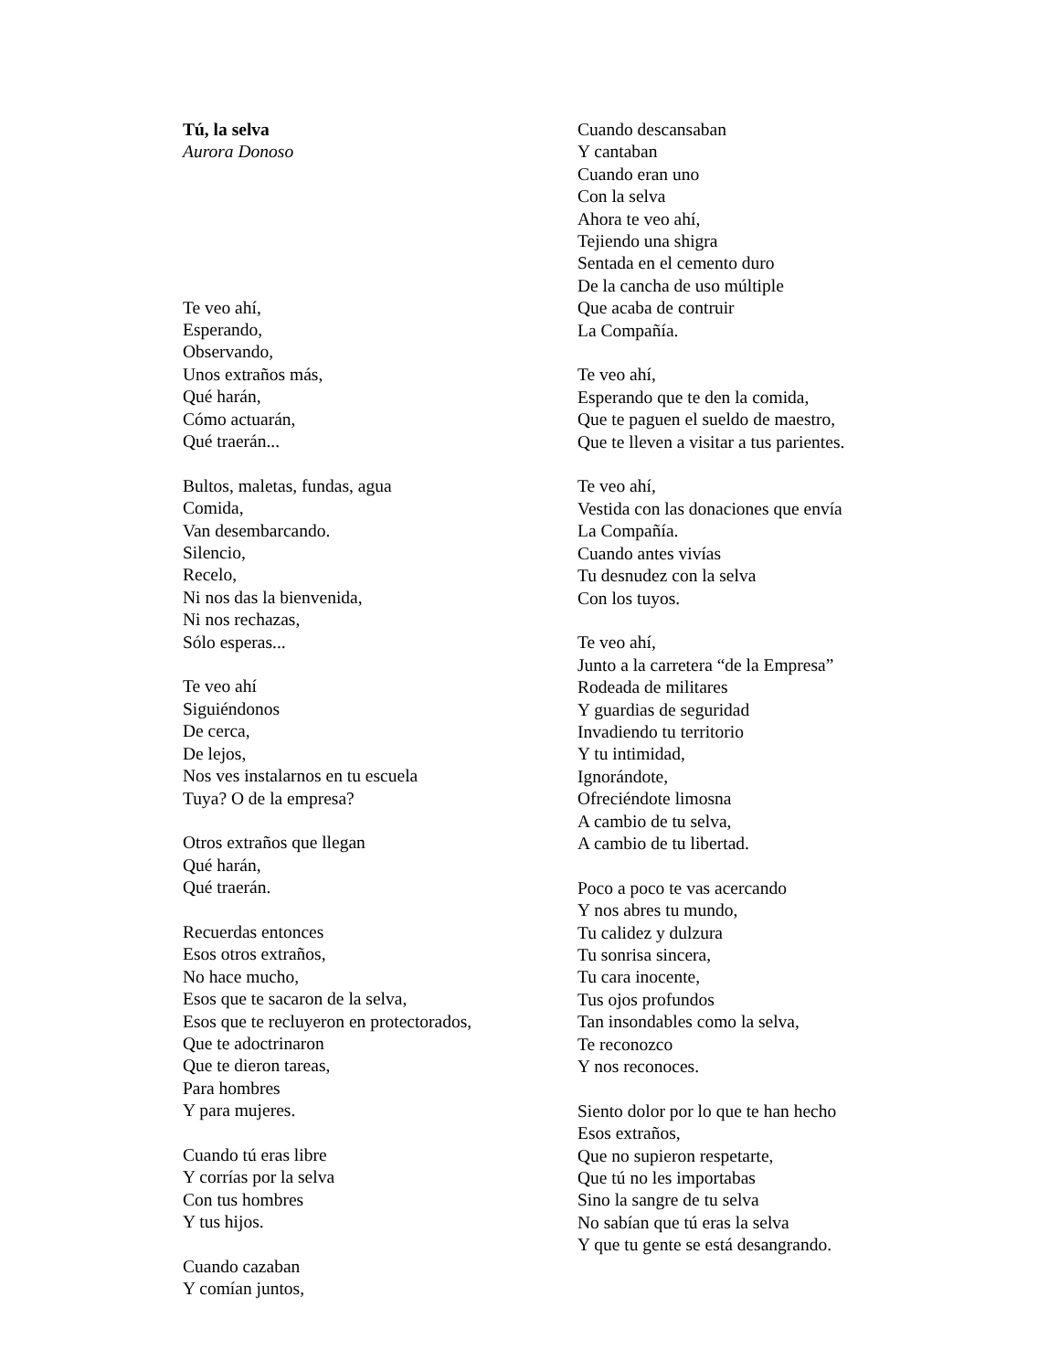Tú, la selva
Aurora Donoso
Te veo ahí,
Esperando,
Observando,
Unos extraños más,
Qué harán,
Cómo actuarán,
Qué traerán...
Bultos, maletas, fundas, agua
Comida,
Van desembarcando.
Silencio,
Recelo,
Ni nos das la bienvenida,
Ni nos rechazas,
Sólo esperas...
Te veo ahí
Siguiéndonos
De cerca,
De lejos,
Nos ves instalarnos en tu escuela
Tuya? O de la empresa?
Otros extraños que llegan
Qué harán,
Qué traerán.
Recuerdas entonces
Esos otros extraños,
No hace mucho,
Esos que te sacaron de la selva,
Esos que te recluyeron en protectorados,
Que te adoctrinaron
Que te dieron tareas,
Para hombres
Y para mujeres.
Cuando tú eras libre
Y corrías por la selva
Con tus hombres
Y tus hijos.
Cuando cazaban
Y comían juntos,
Cuando descansaban
Y cantaban
Cuando eran uno
Con la selva
Ahora te veo ahí,
Tejiendo una shigra
Sentada en el cemento duro
De la cancha de uso múltiple
Que acaba de contruir
La Compañía.
Te veo ahí,
Esperando que te den la comida,
Que te paguen el sueldo de maestro,
Que te lleven a visitar a tus parientes.
Te veo ahí,
Vestida con las donaciones que envía
La Compañía.
Cuando antes vivías
Tu desnudez con la selva
Con los tuyos.
Te veo ahí,
Junto a la carretera “de la Empresa”
Rodeada de militares
Y guardias de seguridad
Invadiendo tu territorio
Y tu intimidad,
Ignorándote,
Ofreciéndote limosna
A cambio de tu selva,
A cambio de tu libertad.
Poco a poco te vas acercando
Y nos abres tu mundo,
Tu calidez y dulzura
Tu sonrisa sincera,
Tu cara inocente,
Tus ojos profundos
Tan insondables como la selva,
Te reconozco
Y nos reconoces.
Siento dolor por lo que te han hecho
Esos extraños,
Que no supieron respetarte,
Que tú no les importabas
Sino la sangre de tu selva
No sabían que tú eras la selva
Y que tu gente se está desangrando.